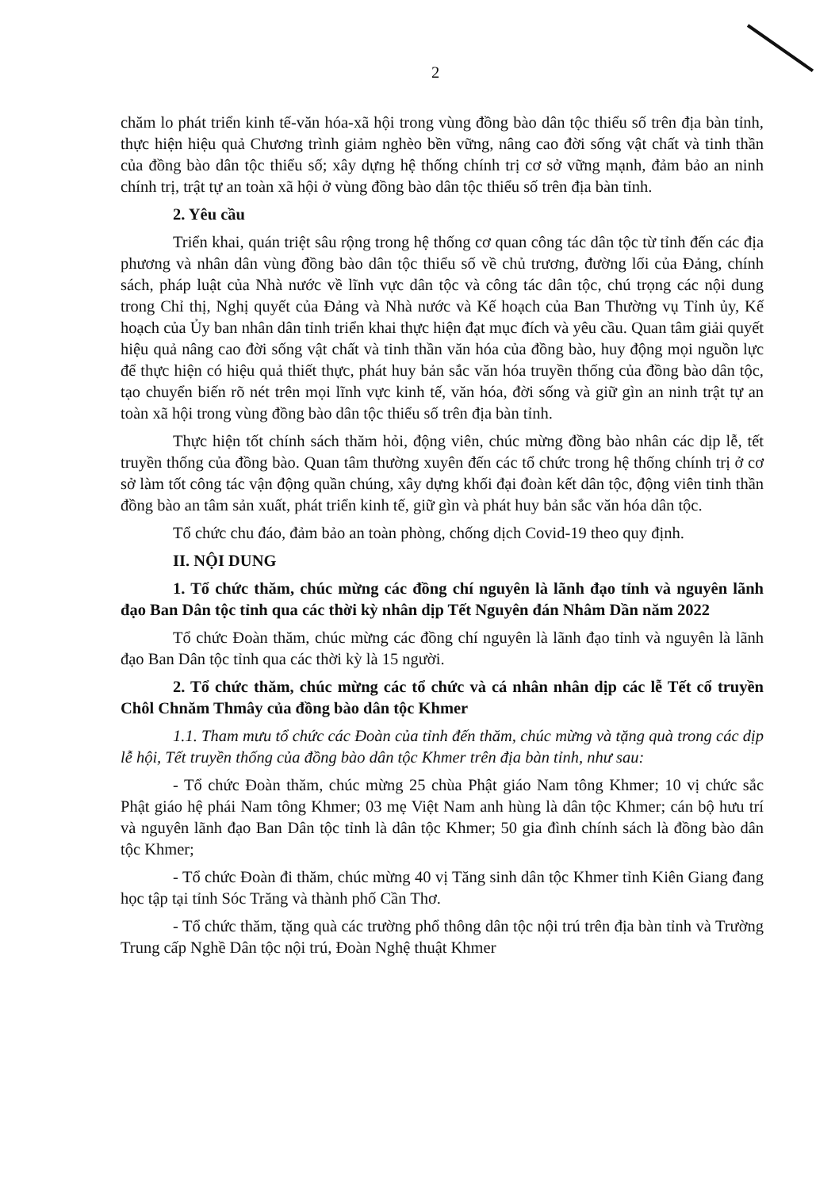2
chăm lo phát triển kinh tế-văn hóa-xã hội trong vùng đồng bào dân tộc thiểu số trên địa bàn tỉnh, thực hiện hiệu quả Chương trình giảm nghèo bền vững, nâng cao đời sống vật chất và tinh thần của đồng bào dân tộc thiểu số; xây dựng hệ thống chính trị cơ sở vững mạnh, đảm bảo an ninh chính trị, trật tự an toàn xã hội ở vùng đồng bào dân tộc thiểu số trên địa bàn tỉnh.
2. Yêu cầu
Triển khai, quán triệt sâu rộng trong hệ thống cơ quan công tác dân tộc từ tỉnh đến các địa phương và nhân dân vùng đồng bào dân tộc thiểu số về chủ trương, đường lối của Đảng, chính sách, pháp luật của Nhà nước về lĩnh vực dân tộc và công tác dân tộc, chú trọng các nội dung trong Chỉ thị, Nghị quyết của Đảng và Nhà nước và Kế hoạch của Ban Thường vụ Tỉnh ủy, Kế hoạch của Ủy ban nhân dân tỉnh triển khai thực hiện đạt mục đích và yêu cầu. Quan tâm giải quyết hiệu quả nâng cao đời sống vật chất và tinh thần văn hóa của đồng bào, huy động mọi nguồn lực để thực hiện có hiệu quả thiết thực, phát huy bản sắc văn hóa truyền thống của đồng bào dân tộc, tạo chuyển biến rõ nét trên mọi lĩnh vực kinh tế, văn hóa, đời sống và giữ gìn an ninh trật tự an toàn xã hội trong vùng đồng bào dân tộc thiểu số trên địa bàn tỉnh.
Thực hiện tốt chính sách thăm hỏi, động viên, chúc mừng đồng bào nhân các dịp lễ, tết truyền thống của đồng bào. Quan tâm thường xuyên đến các tổ chức trong hệ thống chính trị ở cơ sở làm tốt công tác vận động quần chúng, xây dựng khối đại đoàn kết dân tộc, động viên tinh thần đồng bào an tâm sản xuất, phát triển kinh tế, giữ gìn và phát huy bản sắc văn hóa dân tộc.
Tổ chức chu đáo, đảm bảo an toàn phòng, chống dịch Covid-19 theo quy định.
II. NỘI DUNG
1. Tổ chức thăm, chúc mừng các đồng chí nguyên là lãnh đạo tỉnh và nguyên lãnh đạo Ban Dân tộc tỉnh qua các thời kỳ nhân dịp Tết Nguyên đán Nhâm Dần năm 2022
Tổ chức Đoàn thăm, chúc mừng các đồng chí nguyên là lãnh đạo tỉnh và nguyên là lãnh đạo Ban Dân tộc tỉnh qua các thời kỳ là 15 người.
2. Tổ chức thăm, chúc mừng các tổ chức và cá nhân nhân dịp các lễ Tết cổ truyền Chôl Chnăm Thmây của đồng bào dân tộc Khmer
1.1. Tham mưu tổ chức các Đoàn của tỉnh đến thăm, chúc mừng và tặng quà trong các dịp lễ hội, Tết truyền thống của đồng bào dân tộc Khmer trên địa bàn tỉnh, như sau:
- Tổ chức Đoàn thăm, chúc mừng 25 chùa Phật giáo Nam tông Khmer; 10 vị chức sắc Phật giáo hệ phái Nam tông Khmer; 03 mẹ Việt Nam anh hùng là dân tộc Khmer; cán bộ hưu trí và nguyên lãnh đạo Ban Dân tộc tỉnh là dân tộc Khmer; 50 gia đình chính sách là đồng bào dân tộc Khmer;
- Tổ chức Đoàn đi thăm, chúc mừng 40 vị Tăng sinh dân tộc Khmer tỉnh Kiên Giang đang học tập tại tỉnh Sóc Trăng và thành phố Cần Thơ.
- Tổ chức thăm, tặng quà các trường phổ thông dân tộc nội trú trên địa bàn tỉnh và Trường Trung cấp Nghề Dân tộc nội trú, Đoàn Nghệ thuật Khmer